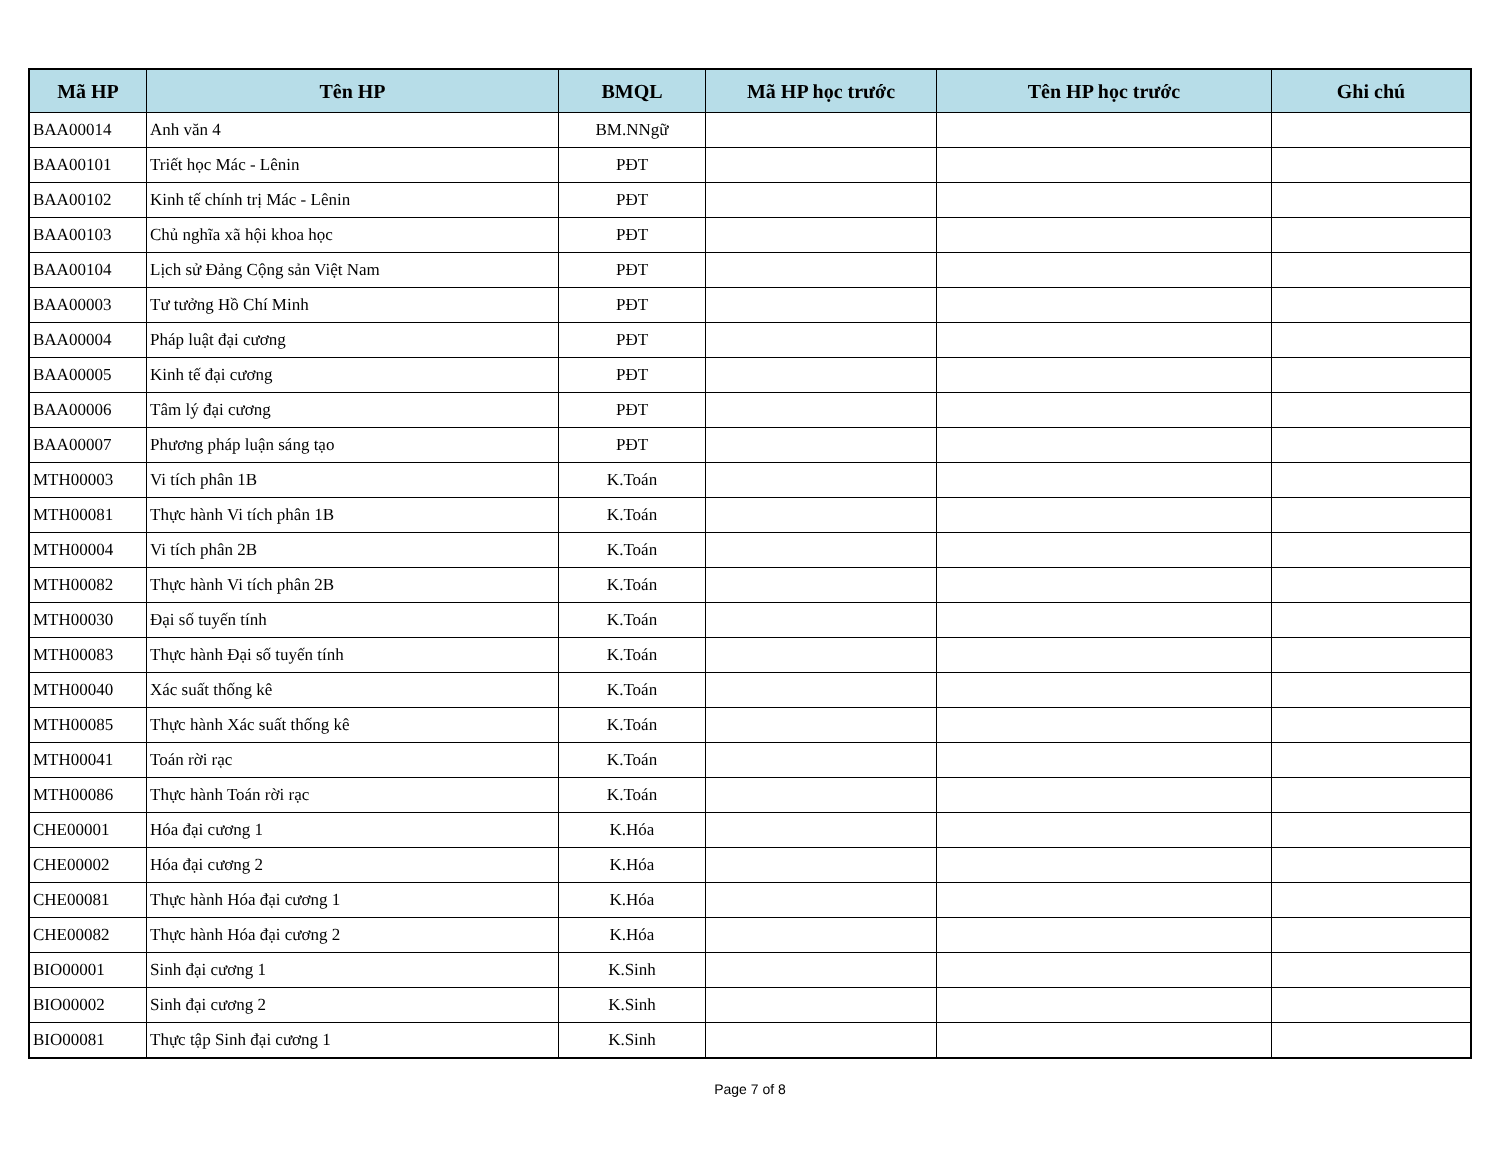| Mã HP | Tên HP | BMQL | Mã HP học trước | Tên HP học trước | Ghi chú |
| --- | --- | --- | --- | --- | --- |
| BAA00014 | Anh văn 4 | BM.NNgữ | | | |
| BAA00101 | Triết học Mác - Lênin | PĐT | | | |
| BAA00102 | Kinh tế chính trị Mác - Lênin | PĐT | | | |
| BAA00103 | Chủ nghĩa xã hội khoa học | PĐT | | | |
| BAA00104 | Lịch sử Đảng Cộng sản Việt Nam | PĐT | | | |
| BAA00003 | Tư tưởng Hồ Chí Minh | PĐT | | | |
| BAA00004 | Pháp luật đại cương | PĐT | | | |
| BAA00005 | Kinh tế đại cương | PĐT | | | |
| BAA00006 | Tâm lý đại cương | PĐT | | | |
| BAA00007 | Phương pháp luận sáng tạo | PĐT | | | |
| MTH00003 | Vi tích phân 1B | K.Toán | | | |
| MTH00081 | Thực hành Vi tích phân 1B | K.Toán | | | |
| MTH00004 | Vi tích phân 2B | K.Toán | | | |
| MTH00082 | Thực hành Vi tích phân 2B | K.Toán | | | |
| MTH00030 | Đại số tuyến tính | K.Toán | | | |
| MTH00083 | Thực hành Đại số tuyến tính | K.Toán | | | |
| MTH00040 | Xác suất thống kê | K.Toán | | | |
| MTH00085 | Thực hành Xác suất thống kê | K.Toán | | | |
| MTH00041 | Toán rời rạc | K.Toán | | | |
| MTH00086 | Thực hành Toán rời rạc | K.Toán | | | |
| CHE00001 | Hóa đại cương 1 | K.Hóa | | | |
| CHE00002 | Hóa đại cương 2 | K.Hóa | | | |
| CHE00081 | Thực hành Hóa đại cương 1 | K.Hóa | | | |
| CHE00082 | Thực hành Hóa đại cương 2 | K.Hóa | | | |
| BIO00001 | Sinh đại cương 1 | K.Sinh | | | |
| BIO00002 | Sinh đại cương 2 | K.Sinh | | | |
| BIO00081 | Thực tập Sinh đại cương 1 | K.Sinh | | | |
Page 7 of 8